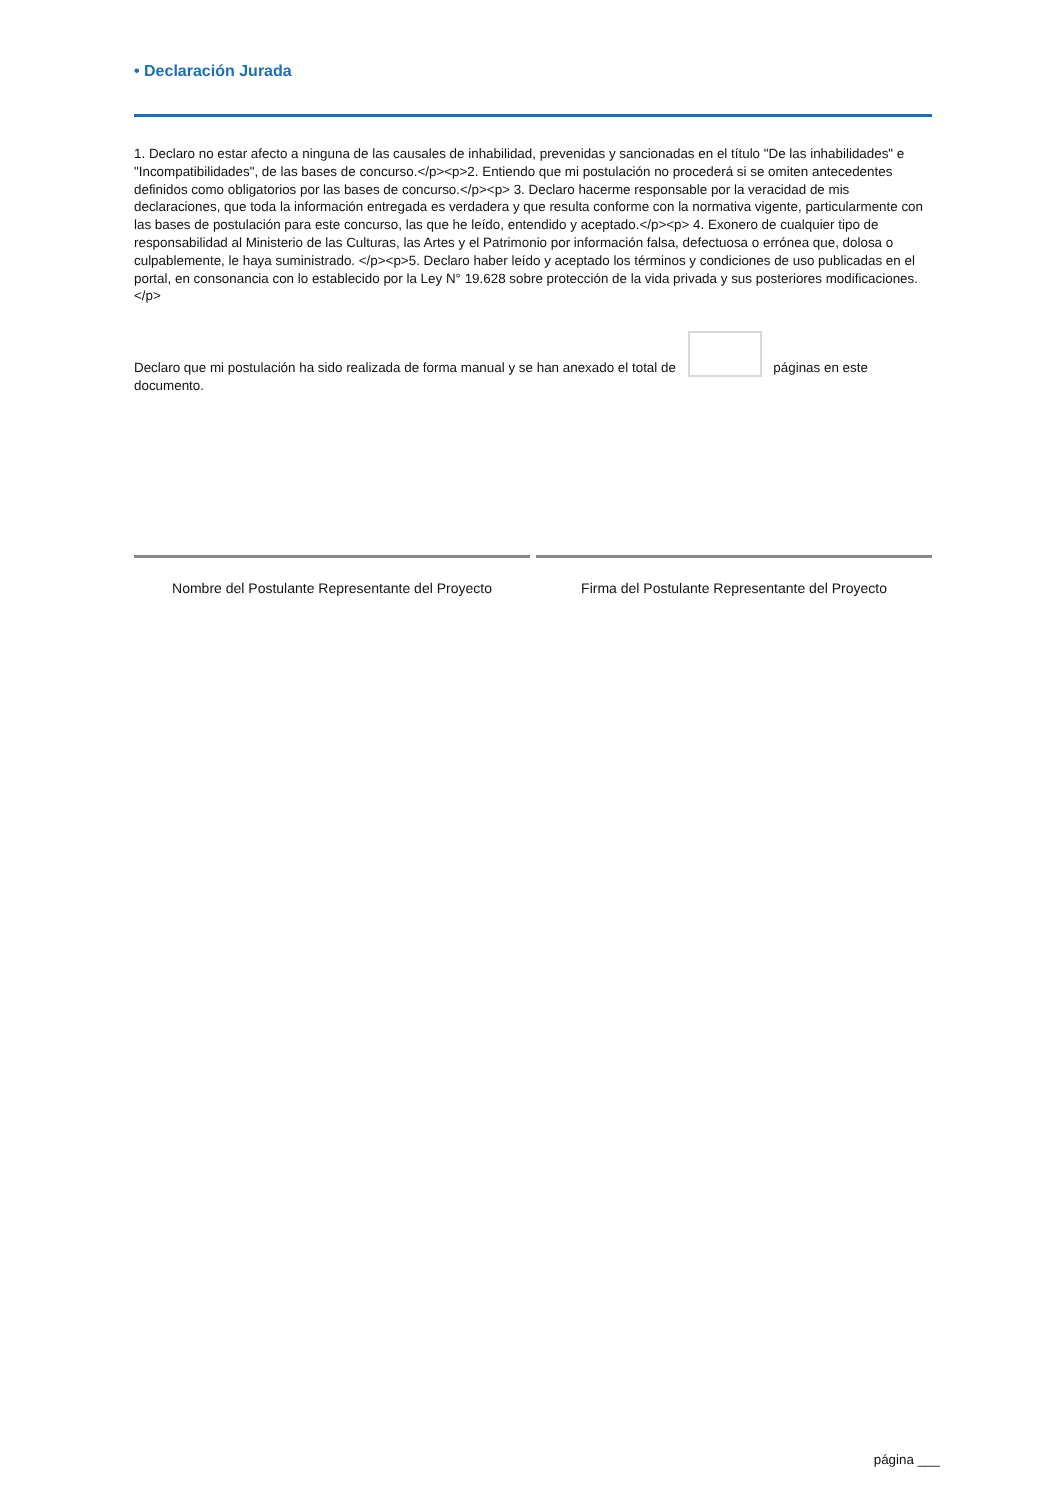• Declaración Jurada
1. Declaro no estar afecto a ninguna de las causales de inhabilidad, prevenidas y sancionadas en el título "De las inhabilidades" e "Incompatibilidades", de las bases de concurso.</p><p>2. Entiendo que mi postulación no procederá si se omiten antecedentes definidos como obligatorios por las bases de concurso.</p><p> 3. Declaro hacerme responsable por la veracidad de mis declaraciones, que toda la información entregada es verdadera y que resulta conforme con la normativa vigente, particularmente con las bases de postulación para este concurso, las que he leído, entendido y aceptado.</p><p> 4. Exonero de cualquier tipo de responsabilidad al Ministerio de las Culturas, las Artes y el Patrimonio por información falsa, defectuosa o errónea que, dolosa o culpablemente, le haya suministrado. </p><p>5. Declaro haber leído y aceptado los términos y condiciones de uso publicadas en el portal, en consonancia con lo establecido por la Ley N° 19.628 sobre protección de la vida privada y sus posteriores modificaciones.</p>
Declaro que mi postulación ha sido realizada de forma manual y se han anexado el total de páginas en este documento.
Nombre del Postulante Representante del Proyecto
Firma del Postulante Representante del Proyecto
página ___